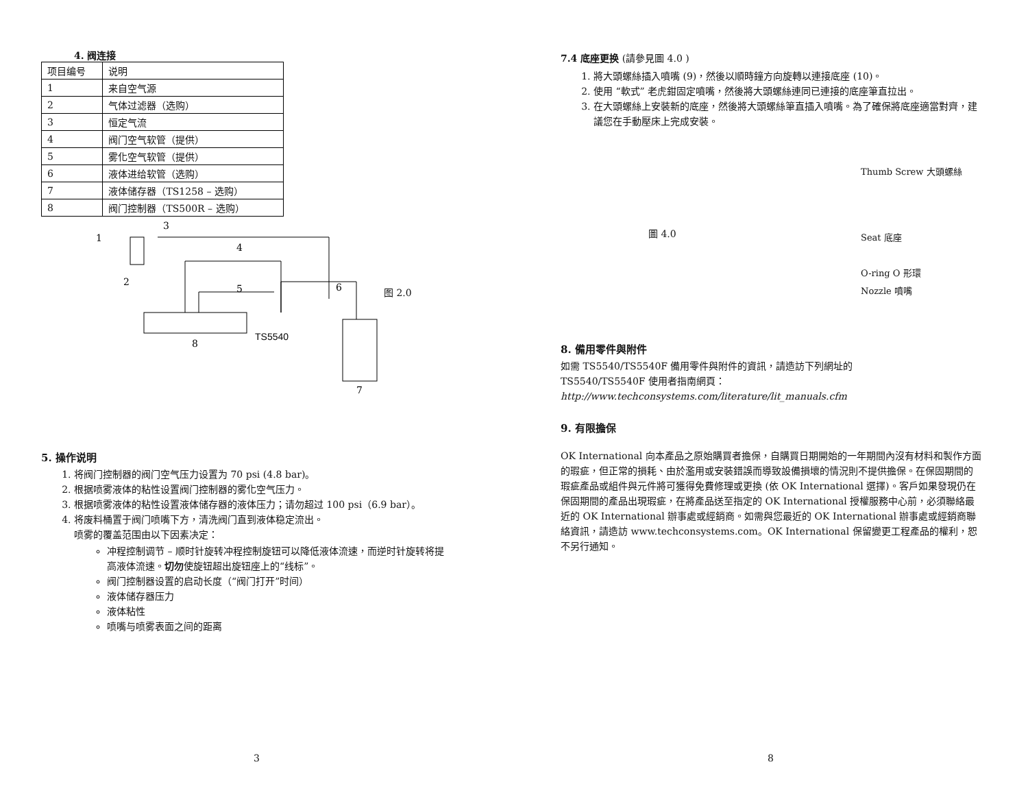4. 阀连接
| 项目编号 | 说明 |
| --- | --- |
| 1 | 来自空气源 |
| 2 | 气体过滤器（选购） |
| 3 | 恒定气流 |
| 4 | 阀门空气软管（提供） |
| 5 | 雾化空气软管（提供） |
| 6 | 液体进给软管（选购） |
| 7 | 液体储存器（TS1258 – 选购） |
| 8 | 阀门控制器（TS500R – 选购） |
1
3
2
4
5
6
8
TS5540
7
图 2.0
5. 操作说明
1. 将阀门控制器的阀门空气压力设置为 70 psi (4.8 bar)。
2. 根据喷雾液体的粘性设置阀门控制器的雾化空气压力。
3. 根据喷雾液体的粘性设置液体储存器的液体压力；请勿超过 100 psi（6.9 bar）。
4. 将废料桶置于阀门喷嘴下方，清洗阀门直到液体稳定流出。
喷雾的覆盖范围由以下因素决定：
冲程控制调节 – 顺时针旋转冲程控制旋钮可以降低液体流速，而逆时针旋转将提高液体流速。切勿使旋钮超出旋钮座上的“线标”。
阀门控制器设置的启动长度（“阀门打开”时间）
液体储存器压力
液体粘性
喷嘴与喷雾表面之间的距离
3
7.4 底座更换 (請參見圖 4.0 )
1. 將大頭螺絲插入噴嘴 (9)，然後以順時鐘方向旋轉以連接底座 (10)。
2. 使用 “軟式” 老虎鉗固定噴嘴，然後將大頭螺絲連同已連接的底座筆直拉出。
3. 在大頭螺絲上安裝新的底座，然後將大頭螺絲筆直插入噴嘴。為了確保將底座適當對齊，建議您在手動壓床上完成安裝。
圖 4.0
Thumb Screw 大頭螺絲
Seat 底座
O-ring O 形環
Nozzle 噴嘴
8. 備用零件與附件
如需 TS5540/TS5540F 備用零件與附件的資訊，請造訪下列網址的
TS5540/TS5540F 使用者指南網頁：
http://www.techconsystems.com/literature/lit_manuals.cfm
9. 有限擔保
OK International 向本產品之原始購買者擔保，自購買日期開始的一年期間內沒有材料和製作方面的瑕疵，但正常的損耗、由於濫用或安裝錯誤而導致設備損壞的情況則不提供擔保。在保固期間的瑕疵產品或組件與元件將可獲得免費修理或更換 (依 OK International 選擇)。客戶如果發現仍在保固期間的產品出現瑕疵，在將產品送至指定的 OK International 授權服務中心前，必須聯絡最近的 OK International 辦事處或經銷商。如需與您最近的 OK International 辦事處或經銷商聯絡資訊，請造訪 www.techconsystems.com。OK International 保留變更工程產品的權利，恕不另行通知。
8